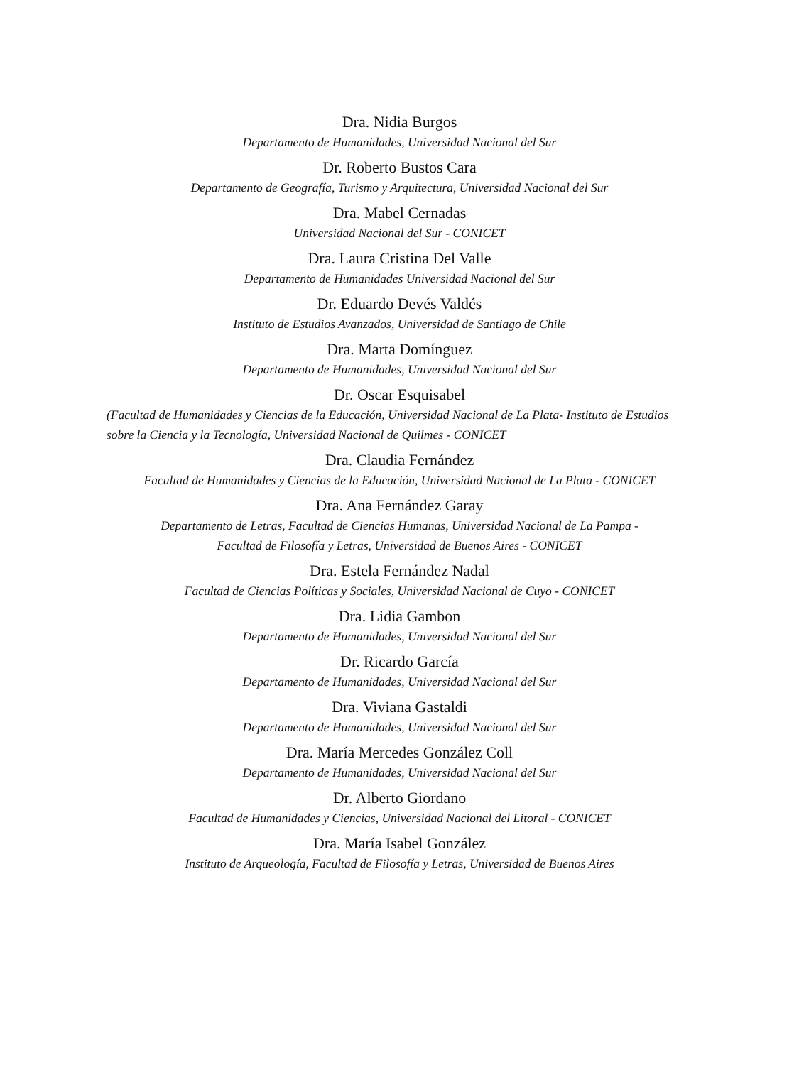Dra. Nidia Burgos
Departamento de Humanidades, Universidad Nacional del Sur
Dr. Roberto Bustos Cara
Departamento de Geografía, Turismo y Arquitectura, Universidad Nacional del Sur
Dra. Mabel Cernadas
Universidad Nacional del Sur - CONICET
Dra. Laura Cristina Del Valle
Departamento de Humanidades Universidad Nacional del Sur
Dr. Eduardo Devés Valdés
Instituto de Estudios Avanzados, Universidad de Santiago de Chile
Dra. Marta Domínguez
Departamento de Humanidades, Universidad Nacional del Sur
Dr. Oscar Esquisabel
(Facultad de Humanidades y Ciencias de la Educación, Universidad Nacional de La Plata- Instituto de Estudios sobre la Ciencia y la Tecnología, Universidad Nacional de Quilmes - CONICET
Dra. Claudia Fernández
Facultad de Humanidades y Ciencias de la Educación, Universidad Nacional de La Plata - CONICET
Dra. Ana Fernández Garay
Departamento de Letras, Facultad de Ciencias Humanas, Universidad Nacional de La Pampa - Facultad de Filosofía y Letras, Universidad de Buenos Aires - CONICET
Dra. Estela Fernández Nadal
Facultad de Ciencias Políticas y Sociales, Universidad Nacional de Cuyo - CONICET
Dra. Lidia Gambon
Departamento de Humanidades, Universidad Nacional del Sur
Dr. Ricardo García
Departamento de Humanidades, Universidad Nacional del Sur
Dra. Viviana Gastaldi
Departamento de Humanidades, Universidad Nacional del Sur
Dra. María Mercedes González Coll
Departamento de Humanidades, Universidad Nacional del Sur
Dr. Alberto Giordano
Facultad de Humanidades y Ciencias, Universidad Nacional del Litoral - CONICET
Dra. María Isabel González
Instituto de Arqueología, Facultad de Filosofía y Letras, Universidad de Buenos Aires